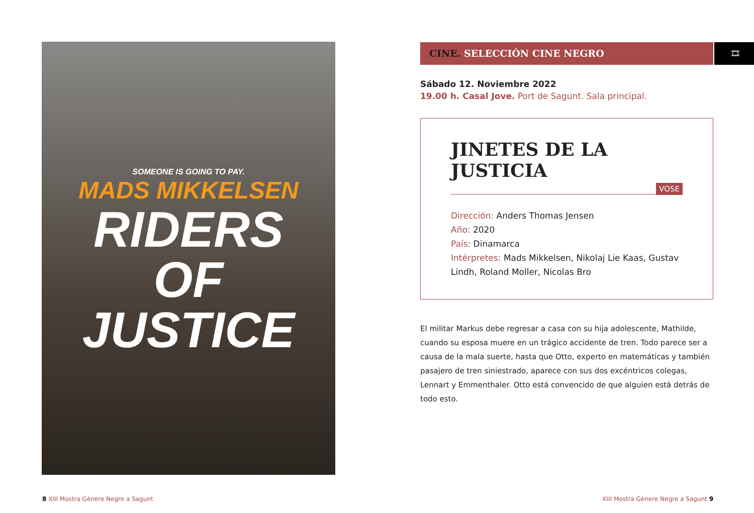SOMEONE IS GOING TO PAY.
MADS MIKKELSEN
RIDERS
OF JUSTICE
CINE. SELECCIÓN CINE NEGRO
🎞
Sábado 12. Noviembre 2022
19.00 h. Casal Jove. Port de Sagunt. Sala principal.
JINETES DE LA JUSTICIA
VOSE
Dirección: Anders Thomas Jensen
Año: 2020
País: Dinamarca
Intérpretes: Mads Mikkelsen, Nikolaj Lie Kaas, Gustav Lindh, Roland Moller, Nicolas Bro
El militar Markus debe regresar a casa con su hija adolescente, Mathilde, cuando su esposa muere en un trágico accidente de tren. Todo parece ser a causa de la mala suerte, hasta que Otto, experto en matemáticas y también pasajero de tren siniestrado, aparece con sus dos excéntricos colegas, Lennart y Emmenthaler. Otto está convencido de que alguien está detrás de todo esto.
8 XIII Mostra Gènere Negre a Sagunt
XIII Mostra Gènere Negre a Sagunt 9